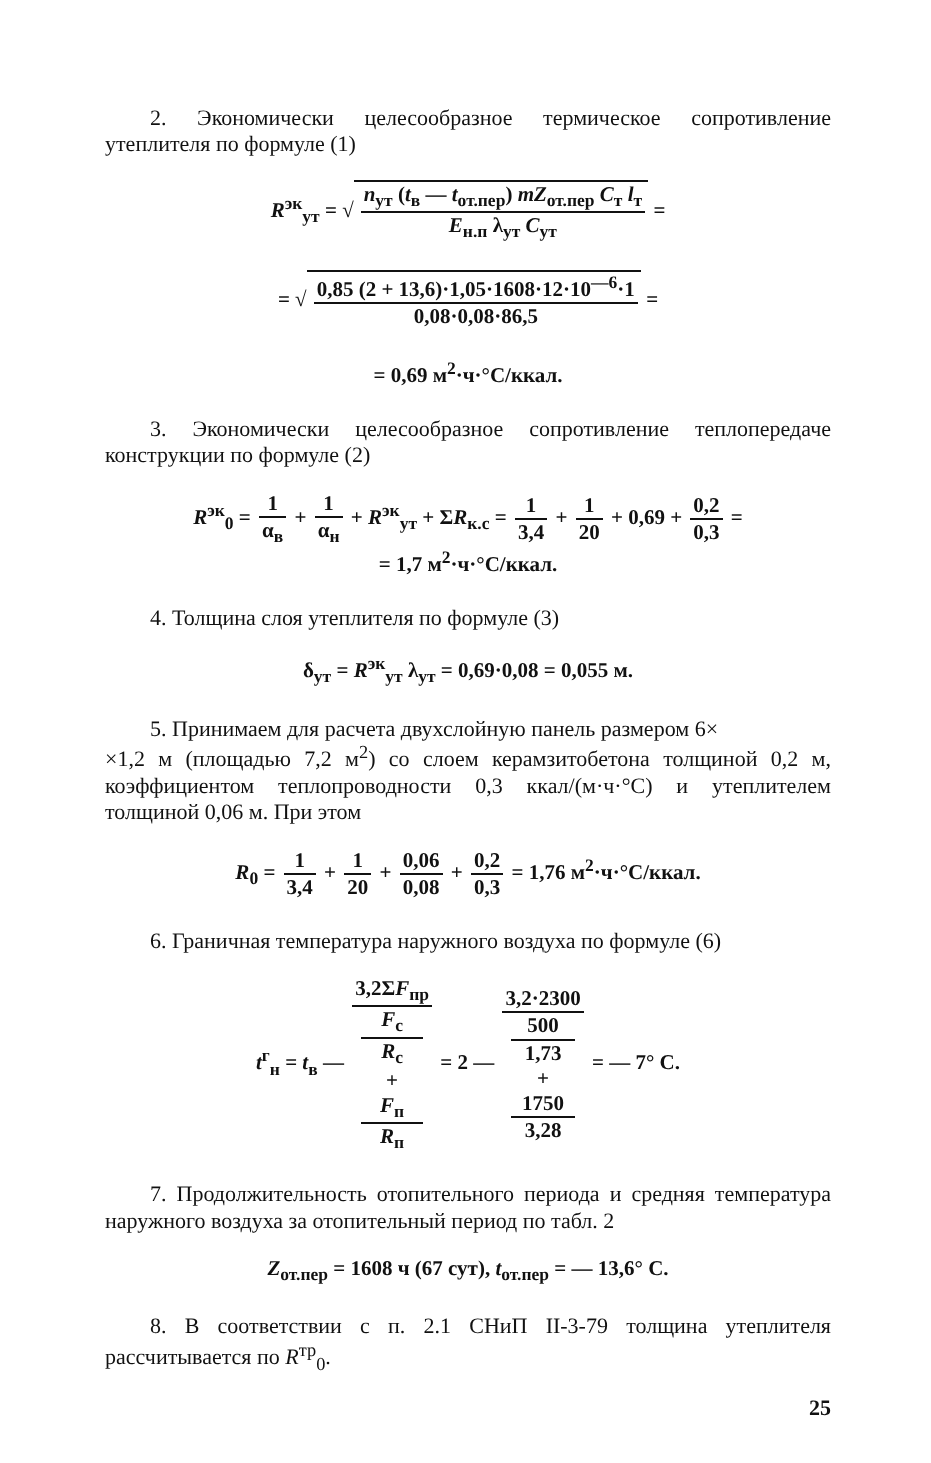2. Экономически целесообразное термическое сопротивление утеплителя по формуле (1)
R<sup>эк</sup><sub>ут</sub> = √ n<sub>ут</sub> (t<sub>в</sub> — t<sub>от.пер</sub>) mZ<sub>от.пер</sub> C<sub>т</sub> l<sub>т</sub> E<sub>н.п</sub> λ<sub>ут</sub> C<sub>ут</sub> =
= √ 0,85 (2 + 13,6)·1,05·1608·12·10<sup>—6</sup>·1 0,08·0,08·86,5 =
= 0,69 м<sup>2</sup>·ч·°С/ккал.
3. Экономически целесообразное сопротивление теплопередаче конструкции по формуле (2)
R<sup>эк</sup><sub>0</sub> = 1 α<sub>в</sub> + 1 α<sub>н</sub> + R<sup>эк</sup><sub>ут</sub> + ΣR<sub>к.с</sub> = 1 3,4 + 1 20 + 0,69 + 0,2 0,3 =
= 1,7 м<sup>2</sup>·ч·°С/ккал.
4. Толщина слоя утеплителя по формуле (3)
δ<sub>ут</sub> = R<sup>эк</sup><sub>ут</sub> λ<sub>ут</sub> = 0,69·0,08 = 0,055 м.
5. Принимаем для расчета двухслойную панель размером 6×
×1,2 м (площадью 7,2 м<sup>2</sup>) со слоем керамзитобетона толщиной 0,2 м, коэффициентом теплопроводности 0,3 ккал/(м·ч·°С) и утеплителем толщиной 0,06 м. При этом
R<sub>0</sub> = 1 3,4 + 1 20 + 0,06 0,08 + 0,2 0,3 = 1,76 м<sup>2</sup>·ч·°С/ккал.
6. Граничная температура наружного воздуха по формуле (6)
t<sup>г</sup><sub>н</sub> = t<sub>в</sub> — 3,2ΣF<sub>пр</sub> F<sub>с</sub>
R<sub>с</sub>
+
F<sub>п</sub>
R<sub>п</sub> = 2 — 3,2·2300 500
1,73
+
1750
3,28 = — 7° С.
7. Продолжительность отопительного периода и средняя температура наружного воздуха за отопительный период по табл. 2
Z<sub>от.пер</sub> = 1608 ч (67 сут), t<sub>от.пер</sub> = — 13,6° С.
8. В соответствии с п. 2.1 СНиП II-3-79 толщина утеплителя рассчитывается по R<sup>тр</sup><sub>0</sub>.
25